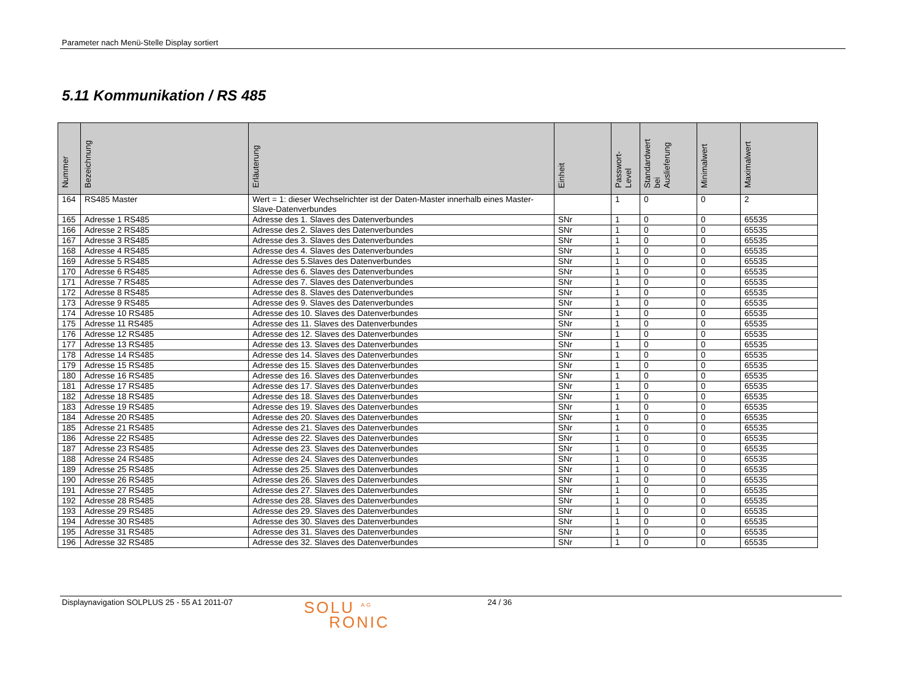Parameter nach Menü-Stelle Display sortiert
5.11 Kommunikation / RS 485
| Nummer | Bezeichnung | Erläuterung | Einheit | Passwort- Level | Standardwert bei Auslieferung | Minimalwert | Maximalwert |
| --- | --- | --- | --- | --- | --- | --- | --- |
| 164 | RS485 Master | Wert = 1: dieser Wechselrichter ist der Daten-Master innerhalb eines Master-Slave-Datenverbundes | | 1 | 0 | 0 | 2 |
| 165 | Adresse 1 RS485 | Adresse des 1. Slaves des Datenverbundes | SNr | 1 | 0 | 0 | 65535 |
| 166 | Adresse 2 RS485 | Adresse des 2. Slaves des Datenverbundes | SNr | 1 | 0 | 0 | 65535 |
| 167 | Adresse 3 RS485 | Adresse des 3. Slaves des Datenverbundes | SNr | 1 | 0 | 0 | 65535 |
| 168 | Adresse 4 RS485 | Adresse des 4. Slaves des Datenverbundes | SNr | 1 | 0 | 0 | 65535 |
| 169 | Adresse 5 RS485 | Adresse des 5.Slaves des Datenverbundes | SNr | 1 | 0 | 0 | 65535 |
| 170 | Adresse 6 RS485 | Adresse des 6. Slaves des Datenverbundes | SNr | 1 | 0 | 0 | 65535 |
| 171 | Adresse 7 RS485 | Adresse des 7. Slaves des Datenverbundes | SNr | 1 | 0 | 0 | 65535 |
| 172 | Adresse 8 RS485 | Adresse des 8. Slaves des Datenverbundes | SNr | 1 | 0 | 0 | 65535 |
| 173 | Adresse 9 RS485 | Adresse des 9. Slaves des Datenverbundes | SNr | 1 | 0 | 0 | 65535 |
| 174 | Adresse 10 RS485 | Adresse des 10. Slaves des Datenverbundes | SNr | 1 | 0 | 0 | 65535 |
| 175 | Adresse 11 RS485 | Adresse des 11. Slaves des Datenverbundes | SNr | 1 | 0 | 0 | 65535 |
| 176 | Adresse 12 RS485 | Adresse des 12. Slaves des Datenverbundes | SNr | 1 | 0 | 0 | 65535 |
| 177 | Adresse 13 RS485 | Adresse des 13. Slaves des Datenverbundes | SNr | 1 | 0 | 0 | 65535 |
| 178 | Adresse 14 RS485 | Adresse des 14. Slaves des Datenverbundes | SNr | 1 | 0 | 0 | 65535 |
| 179 | Adresse 15 RS485 | Adresse des 15. Slaves des Datenverbundes | SNr | 1 | 0 | 0 | 65535 |
| 180 | Adresse 16 RS485 | Adresse des 16. Slaves des Datenverbundes | SNr | 1 | 0 | 0 | 65535 |
| 181 | Adresse 17 RS485 | Adresse des 17. Slaves des Datenverbundes | SNr | 1 | 0 | 0 | 65535 |
| 182 | Adresse 18 RS485 | Adresse des 18. Slaves des Datenverbundes | SNr | 1 | 0 | 0 | 65535 |
| 183 | Adresse 19 RS485 | Adresse des 19. Slaves des Datenverbundes | SNr | 1 | 0 | 0 | 65535 |
| 184 | Adresse 20 RS485 | Adresse des 20. Slaves des Datenverbundes | SNr | 1 | 0 | 0 | 65535 |
| 185 | Adresse 21 RS485 | Adresse des 21. Slaves des Datenverbundes | SNr | 1 | 0 | 0 | 65535 |
| 186 | Adresse 22 RS485 | Adresse des 22. Slaves des Datenverbundes | SNr | 1 | 0 | 0 | 65535 |
| 187 | Adresse 23 RS485 | Adresse des 23. Slaves des Datenverbundes | SNr | 1 | 0 | 0 | 65535 |
| 188 | Adresse 24 RS485 | Adresse des 24. Slaves des Datenverbundes | SNr | 1 | 0 | 0 | 65535 |
| 189 | Adresse 25 RS485 | Adresse des 25. Slaves des Datenverbundes | SNr | 1 | 0 | 0 | 65535 |
| 190 | Adresse 26 RS485 | Adresse des 26. Slaves des Datenverbundes | SNr | 1 | 0 | 0 | 65535 |
| 191 | Adresse 27 RS485 | Adresse des 27. Slaves des Datenverbundes | SNr | 1 | 0 | 0 | 65535 |
| 192 | Adresse 28 RS485 | Adresse des 28. Slaves des Datenverbundes | SNr | 1 | 0 | 0 | 65535 |
| 193 | Adresse 29 RS485 | Adresse des 29. Slaves des Datenverbundes | SNr | 1 | 0 | 0 | 65535 |
| 194 | Adresse 30 RS485 | Adresse des 30. Slaves des Datenverbundes | SNr | 1 | 0 | 0 | 65535 |
| 195 | Adresse 31 RS485 | Adresse des 31. Slaves des Datenverbundes | SNr | 1 | 0 | 0 | 65535 |
| 196 | Adresse 32 RS485 | Adresse des 32. Slaves des Datenverbundes | SNr | 1 | 0 | 0 | 65535 |
Displaynavigation SOLPLUS 25 - 55 A1 2011-07
SOLU <sup>AG</sup>
RONIC
24 / 36